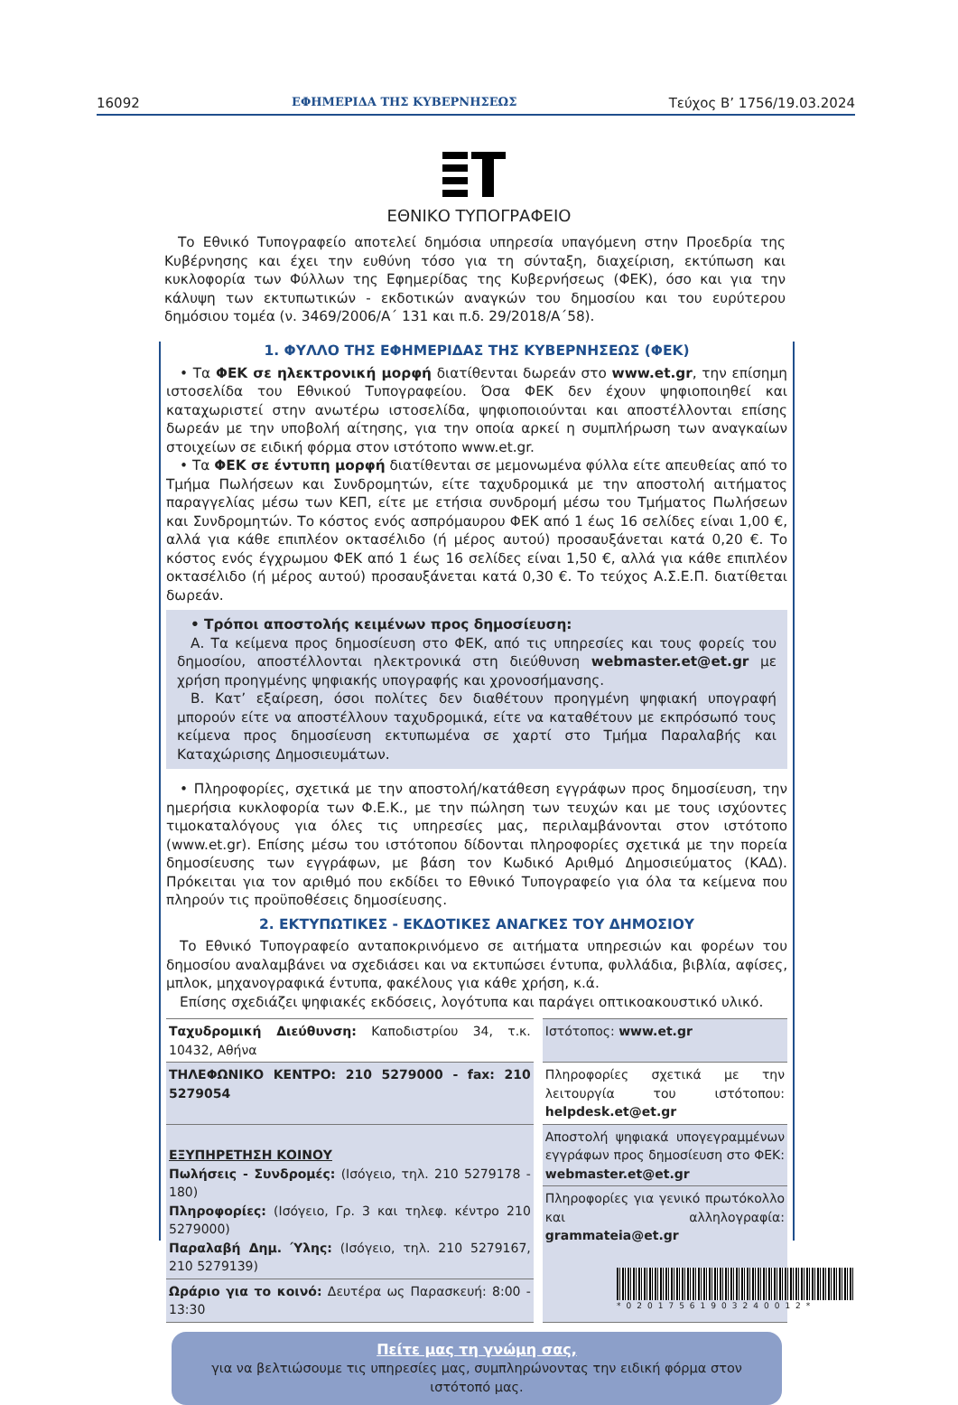16092 ΕΦΗΜΕΡΙΔΑ ΤΗΣ ΚΥΒΕΡΝΗΣΕΩΣ Τεύχος Β’ 1756/19.03.2024
ΕΘΝΙΚΟ ΤΥΠΟΓΡΑΦΕΙΟ
Το Εθνικό Τυπογραφείο αποτελεί δημόσια υπηρεσία υπαγόμενη στην Προεδρία της Κυβέρνησης και έχει την ευθύνη τόσο για τη σύνταξη, διαχείριση, εκτύπωση και κυκλοφορία των Φύλλων της Εφημερίδας της Κυβερνήσεως (ΦΕΚ), όσο και για την κάλυψη των εκτυπωτικών - εκδοτικών αναγκών του δημοσίου και του ευρύτερου δημόσιου τομέα (ν. 3469/2006/Α΄ 131 και π.δ. 29/2018/Α΄58).
1. ΦΥΛΛΟ ΤΗΣ ΕΦΗΜΕΡΙΔΑΣ ΤΗΣ ΚΥΒΕΡΝΗΣΕΩΣ (ΦΕΚ)
• Τα ΦΕΚ σε ηλεκτρονική μορφή διατίθενται δωρεάν στο www.et.gr, την επίσημη ιστοσελίδα του Εθνικού Τυπογραφείου. Όσα ΦΕΚ δεν έχουν ψηφιοποιηθεί και καταχωριστεί στην ανωτέρω ιστοσελίδα, ψηφιοποιούνται και αποστέλλονται επίσης δωρεάν με την υποβολή αίτησης, για την οποία αρκεί η συμπλήρωση των αναγκαίων στοιχείων σε ειδική φόρμα στον ιστότοπο www.et.gr.
• Τα ΦΕΚ σε έντυπη μορφή διατίθενται σε μεμονωμένα φύλλα είτε απευθείας από το Τμήμα Πωλήσεων και Συνδρομητών, είτε ταχυδρομικά με την αποστολή αιτήματος παραγγελίας μέσω των ΚΕΠ, είτε με ετήσια συνδρομή μέσω του Τμήματος Πωλήσεων και Συνδρομητών. Το κόστος ενός ασπρόμαυρου ΦΕΚ από 1 έως 16 σελίδες είναι 1,00 €, αλλά για κάθε επιπλέον οκτασέλιδο (ή μέρος αυτού) προσαυξάνεται κατά 0,20 €. Το κόστος ενός έγχρωμου ΦΕΚ από 1 έως 16 σελίδες είναι 1,50 €, αλλά για κάθε επιπλέον οκτασέλιδο (ή μέρος αυτού) προσαυξάνεται κατά 0,30 €. Το τεύχος Α.Σ.Ε.Π. διατίθεται δωρεάν.
• Τρόποι αποστολής κειμένων προς δημοσίευση:
Α. Τα κείμενα προς δημοσίευση στο ΦΕΚ, από τις υπηρεσίες και τους φορείς του δημοσίου, αποστέλλονται ηλεκτρονικά στη διεύθυνση webmaster.et@et.gr με χρήση προηγμένης ψηφιακής υπογραφής και χρονοσήμανσης.
Β. Κατ’ εξαίρεση, όσοι πολίτες δεν διαθέτουν προηγμένη ψηφιακή υπογραφή μπορούν είτε να αποστέλλουν ταχυδρομικά, είτε να καταθέτουν με εκπρόσωπό τους κείμενα προς δημοσίευση εκτυπωμένα σε χαρτί στο Τμήμα Παραλαβής και Καταχώρισης Δημοσιευμάτων.
• Πληροφορίες, σχετικά με την αποστολή/κατάθεση εγγράφων προς δημοσίευση, την ημερήσια κυκλοφορία των Φ.Ε.Κ., με την πώληση των τευχών και με τους ισχύοντες τιμοκαταλόγους για όλες τις υπηρεσίες μας, περιλαμβάνονται στον ιστότοπο (www.et.gr). Επίσης μέσω του ιστότοπου δίδονται πληροφορίες σχετικά με την πορεία δημοσίευσης των εγγράφων, με βάση τον Κωδικό Αριθμό Δημοσιεύματος (ΚΑΔ). Πρόκειται για τον αριθμό που εκδίδει το Εθνικό Τυπογραφείο για όλα τα κείμενα που πληρούν τις προϋποθέσεις δημοσίευσης.
2. ΕΚΤΥΠΩΤΙΚΕΣ - ΕΚΔΟΤΙΚΕΣ ΑΝΑΓΚΕΣ ΤΟΥ ΔΗΜΟΣΙΟΥ
Το Εθνικό Τυπογραφείο ανταποκρινόμενο σε αιτήματα υπηρεσιών και φορέων του δημοσίου αναλαμβάνει να σχεδιάσει και να εκτυπώσει έντυπα, φυλλάδια, βιβλία, αφίσες, μπλοκ, μηχανογραφικά έντυπα, φακέλους για κάθε χρήση, κ.ά.
Επίσης σχεδιάζει ψηφιακές εκδόσεις, λογότυπα και παράγει οπτικοακουστικό υλικό.
| Ταχυδρομική Διεύθυνση: Καποδιστρίου 34, τ.κ. 10432, Αθήνα | Ιστότοπος: www.et.gr |
| ΤΗΛΕΦΩΝΙΚΟ ΚΕΝΤΡΟ: 210 5279000 - fax: 210 5279054 | Πληροφορίες σχετικά με την λειτουργία του ιστότοπου: helpdesk.et@et.gr |
| ΕΞΥΠΗΡΕΤΗΣΗ ΚΟΙΝΟΥ Πωλήσεις - Συνδρομές: (Ισόγειο, τηλ. 210 5279178 - 180) Πληροφορίες: (Ισόγειο, Γρ. 3 και τηλεφ. κέντρο 210 5279000) Παραλαβή Δημ. Ύλης: (Ισόγειο, τηλ. 210 5279167, 210 5279139) | Αποστολή ψηφιακά υπογεγραμμένων εγγράφων προς δημοσίευση στο ΦΕΚ: webmaster.et@et.gr |
| | Πληροφορίες για γενικό πρωτόκολλο και αλληλογραφία: grammateia@et.gr |
| Ωράριο για το κοινό: Δευτέρα ως Παρασκευή: 8:00 - 13:30 | |
Πείτε μας τη γνώμη σας,
για να βελτιώσουμε τις υπηρεσίες μας, συμπληρώνοντας την ειδική φόρμα στον ιστότοπό μας.
*0201756190324001​2*